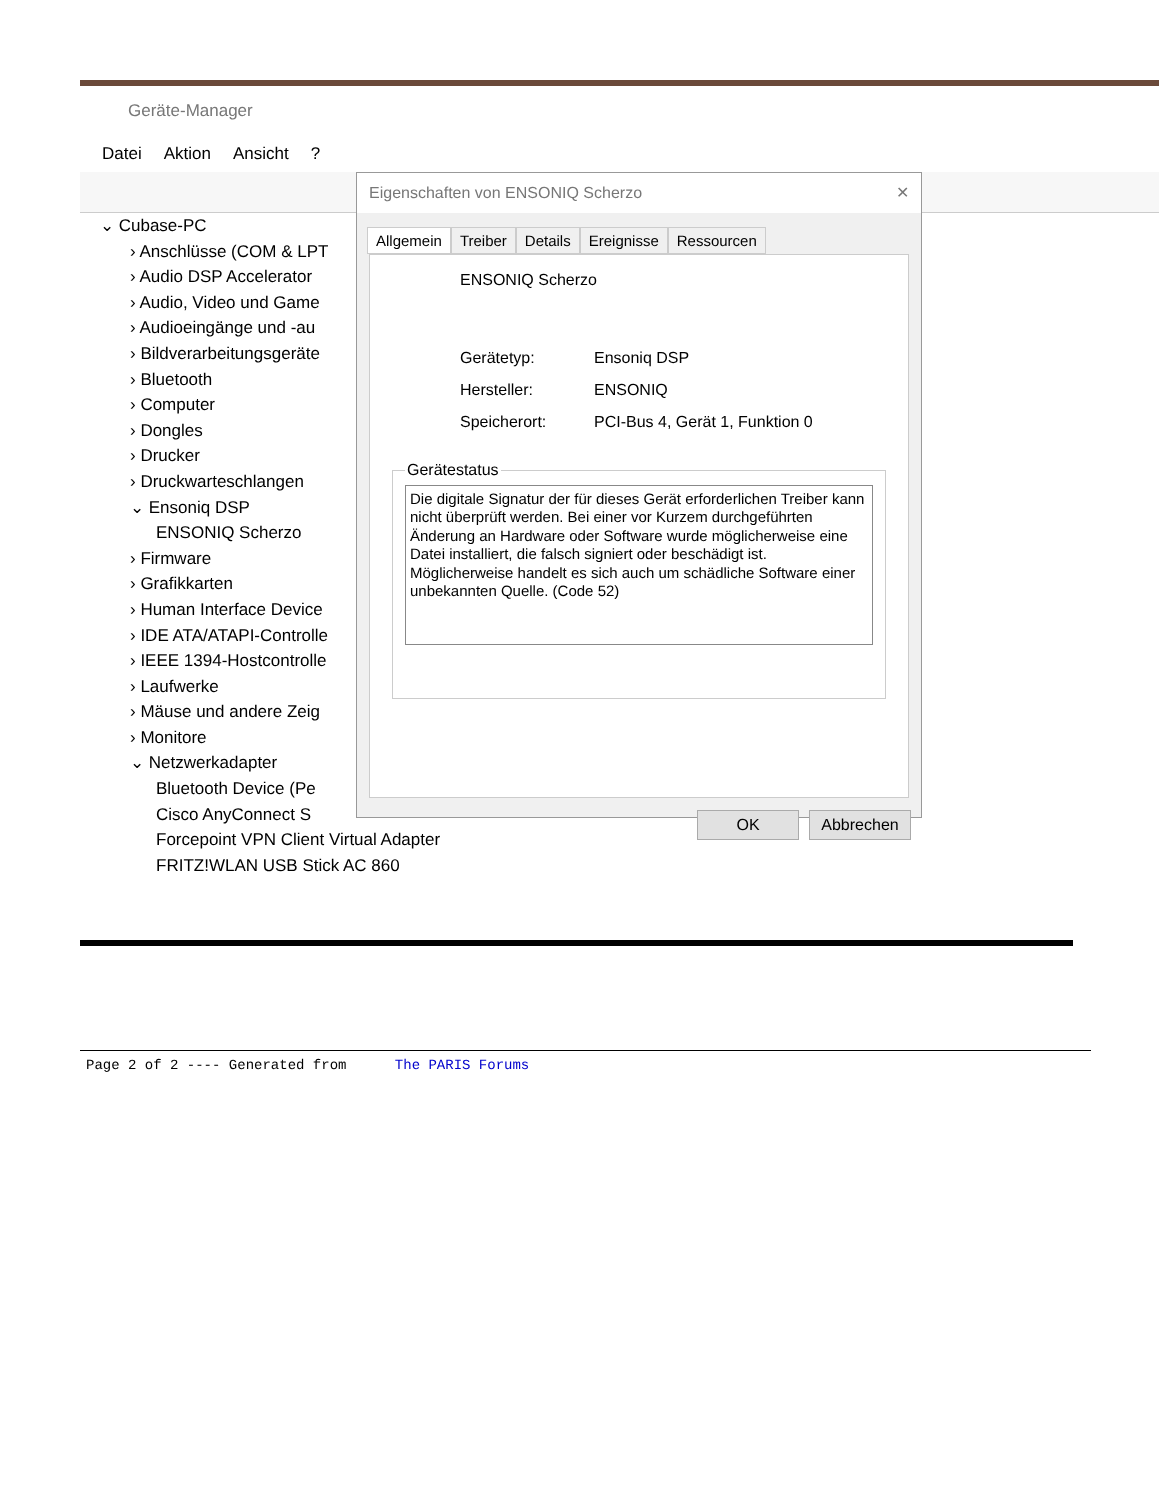Geräte-Manager
Datei Aktion Ansicht?
⌄ Cubase-PC
› Anschlüsse (COM & LPT
› Audio DSP Accelerator
› Audio, Video und Game
› Audioeingänge und -au
› Bildverarbeitungsgeräte
› Bluetooth
› Computer
› Dongles
› Drucker
› Druckwarteschlangen
⌄ Ensoniq DSP
ENSONIQ Scherzo
› Firmware
› Grafikkarten
› Human Interface Device
› IDE ATA/ATAPI-Controlle
› IEEE 1394-Hostcontrolle
› Laufwerke
› Mäuse und andere Zeig
› Monitore
⌄ Netzwerkadapter
Bluetooth Device (Pe
Cisco AnyConnect S
Forcepoint VPN Client Virtual Adapter
FRITZ!WLAN USB Stick AC 860
Eigenschaften von ENSONIQ Scherzo ✕
Allgemein Treiber Details Ereignisse Ressourcen
ENSONIQ Scherzo
Gerätetyp: Ensoniq DSP
Hersteller: ENSONIQ
Speicherort: PCI-Bus 4, Gerät 1, Funktion 0
Gerätestatus
Die digitale Signatur der für dieses Gerät erforderlichen Treiber kann nicht überprüft werden. Bei einer vor Kurzem durchgeführten Änderung an Hardware oder Software wurde möglicherweise eine Datei installiert, die falsch signiert oder beschädigt ist. Möglicherweise handelt es sich auch um schädliche Software einer unbekannten Quelle. (Code 52)
OK Abbrechen
Page 2 of 2 ---- Generated from The PARIS Forums